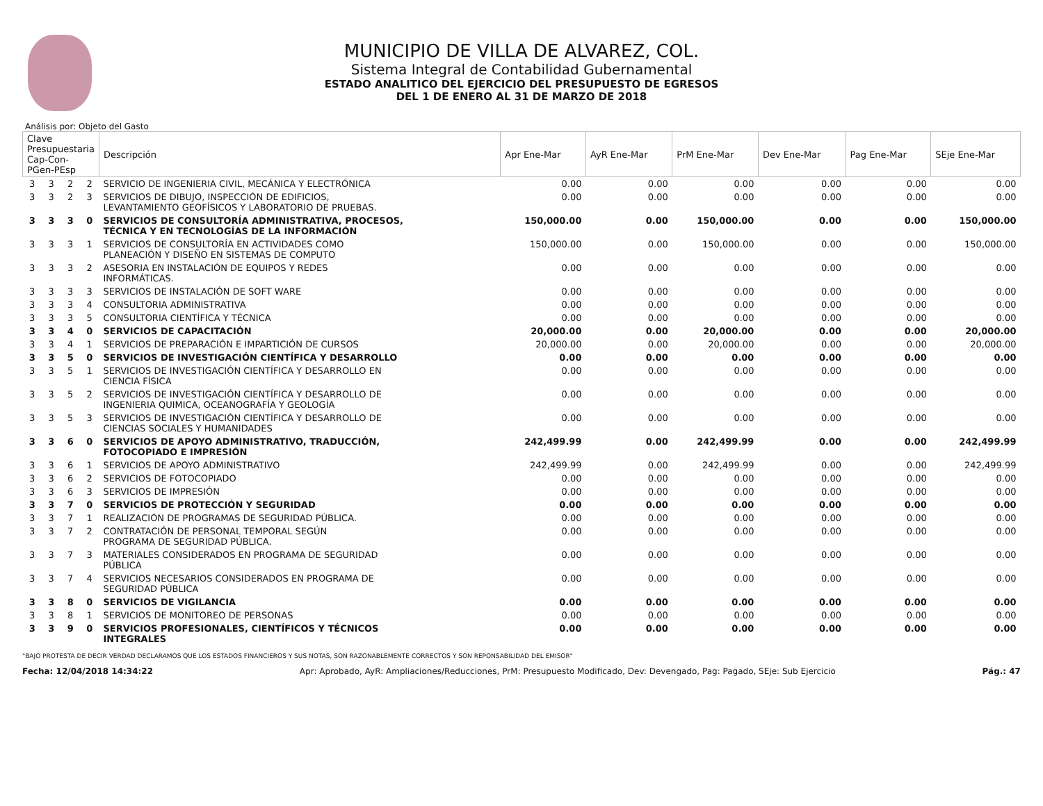MUNICIPIO DE VILLA DE ALVAREZ, COL.
Sistema Integral de Contabilidad Gubernamental
ESTADO ANALITICO DEL EJERCICIO DEL PRESUPUESTO DE EGRESOS
DEL 1 DE ENERO AL 31 DE MARZO DE 2018
Análisis por: Objeto del Gasto
| Clave Presupuestaria Cap-Con-PGen-PEsp | | | | Descripción | Apr Ene-Mar | AyR Ene-Mar | PrM Ene-Mar | Dev Ene-Mar | Pag Ene-Mar | SEje Ene-Mar |
| --- | --- | --- | --- | --- | --- | --- | --- | --- | --- | --- |
| 3 | 3 | 2 | 2 | SERVICIO DE INGENIERIA CIVIL, MECÁNICA Y ELECTRÓNICA | 0.00 | 0.00 | 0.00 | 0.00 | 0.00 | 0.00 |
| 3 | 3 | 2 | 3 | SERVICIOS DE DIBUJO, INSPECCIÓN DE EDIFICIOS, LEVANTAMIENTO GEOFÍSICOS Y LABORATORIO DE PRUEBAS. | 0.00 | 0.00 | 0.00 | 0.00 | 0.00 | 0.00 |
| 3 | 3 | 3 | 0 | SERVICIOS DE CONSULTORÍA ADMINISTRATIVA, PROCESOS, TÉCNICA Y EN TECNOLOGÍAS DE LA INFORMACIÓN | 150,000.00 | 0.00 | 150,000.00 | 0.00 | 0.00 | 150,000.00 |
| 3 | 3 | 3 | 1 | SERVICIOS DE CONSULTORÍA EN ACTIVIDADES COMO PLANEACIÓN Y DISEÑO EN SISTEMAS DE COMPUTO | 150,000.00 | 0.00 | 150,000.00 | 0.00 | 0.00 | 150,000.00 |
| 3 | 3 | 3 | 2 | ASESORIA EN INSTALACIÓN DE EQUIPOS Y REDES INFORMÁTICAS. | 0.00 | 0.00 | 0.00 | 0.00 | 0.00 | 0.00 |
| 3 | 3 | 3 | 3 | SERVICIOS DE INSTALACIÓN DE SOFT WARE | 0.00 | 0.00 | 0.00 | 0.00 | 0.00 | 0.00 |
| 3 | 3 | 3 | 4 | CONSULTORIA ADMINISTRATIVA | 0.00 | 0.00 | 0.00 | 0.00 | 0.00 | 0.00 |
| 3 | 3 | 3 | 5 | CONSULTORIA CIENTÍFICA Y TÉCNICA | 0.00 | 0.00 | 0.00 | 0.00 | 0.00 | 0.00 |
| 3 | 3 | 4 | 0 | SERVICIOS DE CAPACITACIÓN | 20,000.00 | 0.00 | 20,000.00 | 0.00 | 0.00 | 20,000.00 |
| 3 | 3 | 4 | 1 | SERVICIOS DE PREPARACIÓN E IMPARTICIÓN DE CURSOS | 20,000.00 | 0.00 | 20,000.00 | 0.00 | 0.00 | 20,000.00 |
| 3 | 3 | 5 | 0 | SERVICIOS DE INVESTIGACIÓN CIENTÍFICA Y DESARROLLO | 0.00 | 0.00 | 0.00 | 0.00 | 0.00 | 0.00 |
| 3 | 3 | 5 | 1 | SERVICIOS DE INVESTIGACIÓN CIENTÍFICA Y DESARROLLO EN CIENCIA FÍSICA | 0.00 | 0.00 | 0.00 | 0.00 | 0.00 | 0.00 |
| 3 | 3 | 5 | 2 | SERVICIOS DE INVESTIGACIÓN CIENTÍFICA Y DESARROLLO DE INGENIERIA QUIMICA, OCEANOGRAFÍA Y GEOLOGÍA | 0.00 | 0.00 | 0.00 | 0.00 | 0.00 | 0.00 |
| 3 | 3 | 5 | 3 | SERVICIOS DE INVESTIGACIÓN CIENTÍFICA Y DESARROLLO DE CIENCIAS SOCIALES Y HUMANIDADES | 0.00 | 0.00 | 0.00 | 0.00 | 0.00 | 0.00 |
| 3 | 3 | 6 | 0 | SERVICIOS DE APOYO ADMINISTRATIVO, TRADUCCIÓN, FOTOCOPIADO E IMPRESIÓN | 242,499.99 | 0.00 | 242,499.99 | 0.00 | 0.00 | 242,499.99 |
| 3 | 3 | 6 | 1 | SERVICIOS DE APOYO ADMINISTRATIVO | 242,499.99 | 0.00 | 242,499.99 | 0.00 | 0.00 | 242,499.99 |
| 3 | 3 | 6 | 2 | SERVICIOS DE FOTOCOPIADO | 0.00 | 0.00 | 0.00 | 0.00 | 0.00 | 0.00 |
| 3 | 3 | 6 | 3 | SERVICIOS DE IMPRESIÓN | 0.00 | 0.00 | 0.00 | 0.00 | 0.00 | 0.00 |
| 3 | 3 | 7 | 0 | SERVICIOS DE PROTECCIÓN Y SEGURIDAD | 0.00 | 0.00 | 0.00 | 0.00 | 0.00 | 0.00 |
| 3 | 3 | 7 | 1 | REALIZACIÓN DE PROGRAMAS DE SEGURIDAD PÚBLICA. | 0.00 | 0.00 | 0.00 | 0.00 | 0.00 | 0.00 |
| 3 | 3 | 7 | 2 | CONTRATACIÓN DE PERSONAL TEMPORAL SEGÚN PROGRAMA DE SEGURIDAD PÚBLICA. | 0.00 | 0.00 | 0.00 | 0.00 | 0.00 | 0.00 |
| 3 | 3 | 7 | 3 | MATERIALES CONSIDERADOS EN PROGRAMA DE SEGURIDAD PÚBLICA | 0.00 | 0.00 | 0.00 | 0.00 | 0.00 | 0.00 |
| 3 | 3 | 7 | 4 | SERVICIOS NECESARIOS CONSIDERADOS EN PROGRAMA DE SEGURIDAD PÚBLICA | 0.00 | 0.00 | 0.00 | 0.00 | 0.00 | 0.00 |
| 3 | 3 | 8 | 0 | SERVICIOS DE VIGILANCIA | 0.00 | 0.00 | 0.00 | 0.00 | 0.00 | 0.00 |
| 3 | 3 | 8 | 1 | SERVICIOS DE MONITOREO DE PERSONAS | 0.00 | 0.00 | 0.00 | 0.00 | 0.00 | 0.00 |
| 3 | 3 | 9 | 0 | SERVICIOS PROFESIONALES, CIENTÍFICOS Y TÉCNICOS INTEGRALES | 0.00 | 0.00 | 0.00 | 0.00 | 0.00 | 0.00 |
"BAJO PROTESTA DE DECIR VERDAD DECLARAMOS QUE LOS ESTADOS FINANCIEROS Y SUS NOTAS, SON RAZONABLEMENTE CORRECTOS Y SON REPONSABILIDAD DEL EMISOR"
Fecha: 12/04/2018 14:34:22 Apr: Aprobado, AyR: Ampliaciones/Reducciones, PrM: Presupuesto Modificado, Dev: Devengado, Pag: Pagado, SEje: Sub Ejercicio Pág.: 47